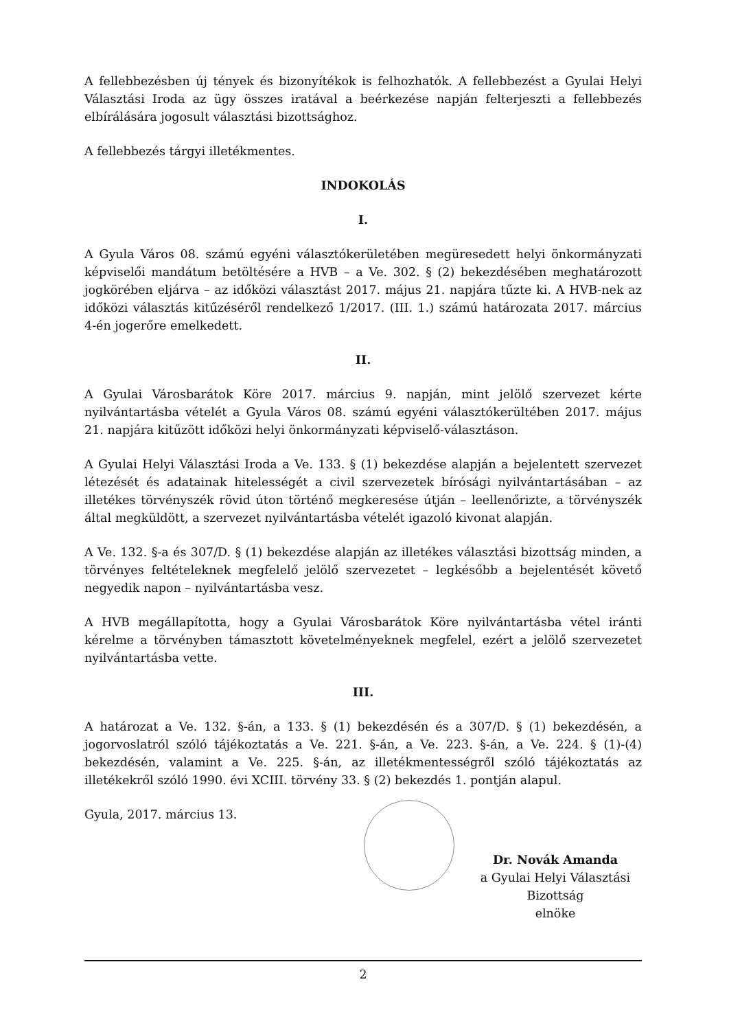A fellebbezésben új tények és bizonyítékok is felhozhatók. A fellebbezést a Gyulai Helyi Választási Iroda az ügy összes iratával a beérkezése napján felterjeszti a fellebbezés elbírálására jogosult választási bizottsághoz.
A fellebbezés tárgyi illetékmentes.
INDOKOLÁS
I.
A Gyula Város 08. számú egyéni választókerületében megüresedett helyi önkormányzati képviselői mandátum betöltésére a HVB – a Ve. 302. § (2) bekezdésében meghatározott jogkörében eljárva – az időközi választást 2017. május 21. napjára tűzte ki. A HVB-nek az időközi választás kitűzéséről rendelkező 1/2017. (III. 1.) számú határozata 2017. március 4-én jogerőre emelkedett.
II.
A Gyulai Városbarátok Köre 2017. március 9. napján, mint jelölő szervezet kérte nyilvántartásba vételét a Gyula Város 08. számú egyéni választókerültében 2017. május 21. napjára kitűzött időközi helyi önkormányzati képviselő-választáson.
A Gyulai Helyi Választási Iroda a Ve. 133. § (1) bekezdése alapján a bejelentett szervezet létezését és adatainak hitelességét a civil szervezetek bírósági nyilvántartásában – az illetékes törvényszék rövid úton történő megkeresése útján – leellenőrizte, a törvényszék által megküldött, a szervezet nyilvántartásba vételét igazoló kivonat alapján.
A Ve. 132. §-a és 307/D. § (1) bekezdése alapján az illetékes választási bizottság minden, a törvényes feltételeknek megfelelő jelölő szervezetet – legkésőbb a bejelentését követő negyedik napon – nyilvántartásba vesz.
A HVB megállapította, hogy a Gyulai Városbarátok Köre nyilvántartásba vétel iránti kérelme a törvényben támasztott követelményeknek megfelel, ezért a jelölő szervezetet nyilvántartásba vette.
III.
A határozat a Ve. 132. §-án, a 133. § (1) bekezdésén és a 307/D. § (1) bekezdésén, a jogorvoslatról szóló tájékoztatás a Ve. 221. §-án, a Ve. 223. §-án, a Ve. 224. § (1)-(4) bekezdésén, valamint a Ve. 225. §-án, az illetékmentességről szóló tájékoztatás az illetékekről szóló 1990. évi XCIII. törvény 33. § (2) bekezdés 1. pontján alapul.
Gyula, 2017. március 13.
Dr. Novák Amanda
a Gyulai Helyi Választási Bizottság
elnöke
2